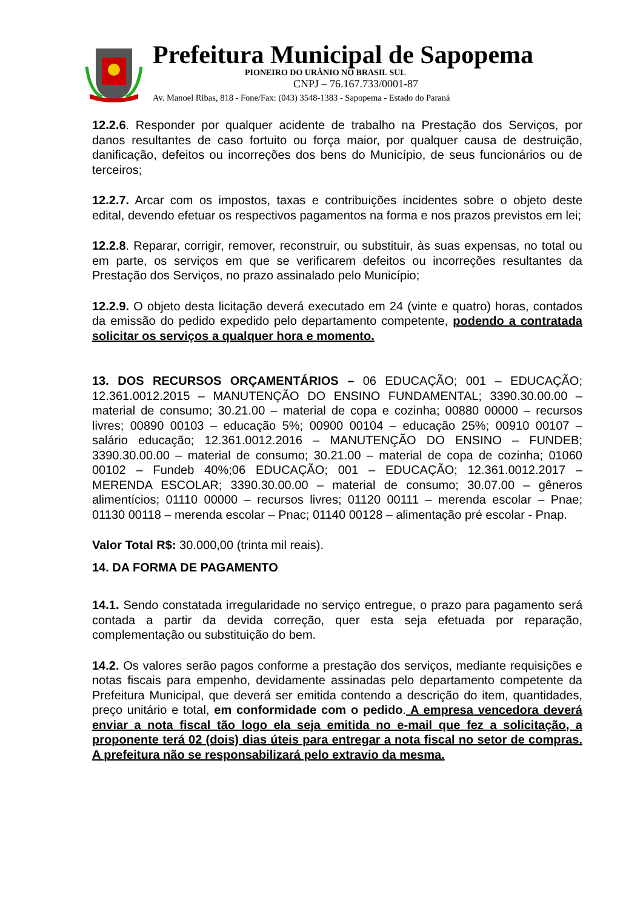Prefeitura Municipal de Sapopema
PIONEIRO DO URÂNIO NO BRASIL SUL
CNPJ – 76.167.733/0001-87
Av. Manoel Ribas, 818 - Fone/Fax: (043) 3548-1383 - Sapopema - Estado do Paraná
12.2.6. Responder por qualquer acidente de trabalho na Prestação dos Serviços, por danos resultantes de caso fortuito ou força maior, por qualquer causa de destruição, danificação, defeitos ou incorreções dos bens do Município, de seus funcionários ou de terceiros;
12.2.7. Arcar com os impostos, taxas e contribuições incidentes sobre o objeto deste edital, devendo efetuar os respectivos pagamentos na forma e nos prazos previstos em lei;
12.2.8. Reparar, corrigir, remover, reconstruir, ou substituir, às suas expensas, no total ou em parte, os serviços em que se verificarem defeitos ou incorreções resultantes da Prestação dos Serviços, no prazo assinalado pelo Município;
12.2.9. O objeto desta licitação deverá executado em 24 (vinte e quatro) horas, contados da emissão do pedido expedido pelo departamento competente, podendo a contratada solicitar os serviços a qualquer hora e momento.
13. DOS RECURSOS ORÇAMENTÁRIOS – 06 EDUCAÇÃO; 001 – EDUCAÇÃO; 12.361.0012.2015 – MANUTENÇÃO DO ENSINO FUNDAMENTAL; 3390.30.00.00 – material de consumo; 30.21.00 – material de copa e cozinha; 00880 00000 – recursos livres; 00890 00103 – educação 5%; 00900 00104 – educação 25%; 00910 00107 – salário educação; 12.361.0012.2016 – MANUTENÇÃO DO ENSINO – FUNDEB; 3390.30.00.00 – material de consumo; 30.21.00 – material de copa de cozinha; 01060 00102 – Fundeb 40%;06 EDUCAÇÃO; 001 – EDUCAÇÃO; 12.361.0012.2017 – MERENDA ESCOLAR; 3390.30.00.00 – material de consumo; 30.07.00 – gêneros alimentícios; 01110 00000 – recursos livres; 01120 00111 – merenda escolar – Pnae; 01130 00118 – merenda escolar – Pnac; 01140 00128 – alimentação pré escolar - Pnap.
Valor Total R$: 30.000,00 (trinta mil reais).
14. DA FORMA DE PAGAMENTO
14.1. Sendo constatada irregularidade no serviço entregue, o prazo para pagamento será contada a partir da devida correção, quer esta seja efetuada por reparação, complementação ou substituição do bem.
14.2. Os valores serão pagos conforme a prestação dos serviços, mediante requisições e notas fiscais para empenho, devidamente assinadas pelo departamento competente da Prefeitura Municipal, que deverá ser emitida contendo a descrição do item, quantidades, preço unitário e total, em conformidade com o pedido. A empresa vencedora deverá enviar a nota fiscal tão logo ela seja emitida no e-mail que fez a solicitação, a proponente terá 02 (dois) dias úteis para entregar a nota fiscal no setor de compras. A prefeitura não se responsabilizará pelo extravio da mesma.